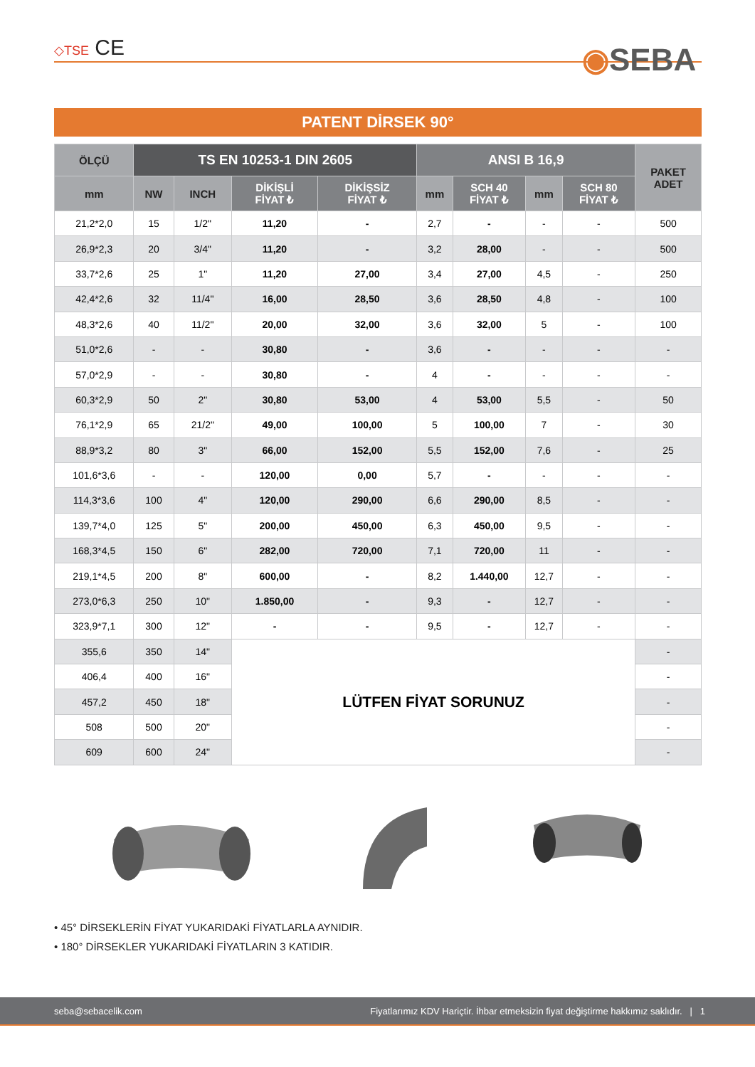◇TSE CE ◉SEBA
PATENT DİRSEK 90°
| ÖLÇÜ | TS EN 10253-1 DIN 2605 | | | | ANSI B 16,9 | | | | PAKET ADET |
| --- | --- | --- | --- | --- | --- | --- | --- | --- | --- |
| mm | NW | INCH | DİKİŞLİ FİYAT ₺ | DİKİŞSİZ FİYAT ₺ | mm | SCH 40 FİYAT ₺ | mm | SCH 80 FİYAT ₺ | |
| 21,2*2,0 | 15 | 1/2" | 11,20 | - | 2,7 | - | - | - | 500 |
| 26,9*2,3 | 20 | 3/4" | 11,20 | - | 3,2 | 28,00 | - | - | 500 |
| 33,7*2,6 | 25 | 1" | 11,20 | 27,00 | 3,4 | 27,00 | 4,5 | - | 250 |
| 42,4*2,6 | 32 | 11/4" | 16,00 | 28,50 | 3,6 | 28,50 | 4,8 | - | 100 |
| 48,3*2,6 | 40 | 11/2" | 20,00 | 32,00 | 3,6 | 32,00 | 5 | - | 100 |
| 51,0*2,6 | - | - | 30,80 | - | 3,6 | - | - | - | - |
| 57,0*2,9 | - | - | 30,80 | - | 4 | - | - | - | - |
| 60,3*2,9 | 50 | 2" | 30,80 | 53,00 | 4 | 53,00 | 5,5 | - | 50 |
| 76,1*2,9 | 65 | 21/2" | 49,00 | 100,00 | 5 | 100,00 | 7 | - | 30 |
| 88,9*3,2 | 80 | 3" | 66,00 | 152,00 | 5,5 | 152,00 | 7,6 | - | 25 |
| 101,6*3,6 | - | - | 120,00 | 0,00 | 5,7 | - | - | - | - |
| 114,3*3,6 | 100 | 4" | 120,00 | 290,00 | 6,6 | 290,00 | 8,5 | - | - |
| 139,7*4,0 | 125 | 5" | 200,00 | 450,00 | 6,3 | 450,00 | 9,5 | - | - |
| 168,3*4,5 | 150 | 6" | 282,00 | 720,00 | 7,1 | 720,00 | 11 | - | - |
| 219,1*4,5 | 200 | 8" | 600,00 | - | 8,2 | 1.440,00 | 12,7 | - | - |
| 273,0*6,3 | 250 | 10" | 1.850,00 | - | 9,3 | - | 12,7 | - | - |
| 323,9*7,1 | 300 | 12" | - | - | 9,5 | - | 12,7 | - | - |
| 355,6 | 350 | 14" | LÜTFEN FİYAT SORUNUZ | | | | | | - |
| 406,4 | 400 | 16" | | | | | | | - |
| 457,2 | 450 | 18" | | | | | | | - |
| 508 | 500 | 20" | | | | | | | - |
| 609 | 600 | 24" | | | | | | | - |
• 45° DİRSEKLERİN FİYAT YUKARIDAKİ FİYATLARLA AYNIDIR.
• 180° DİRSEKLER YUKARIDAKİ FİYATLARIN 3 KATIDIR.
seba@sebacelik.com Fiyatlarımız KDV Hariçtir. İhbar etmeksizin fiyat değiştirme hakkımız saklıdır. | 1